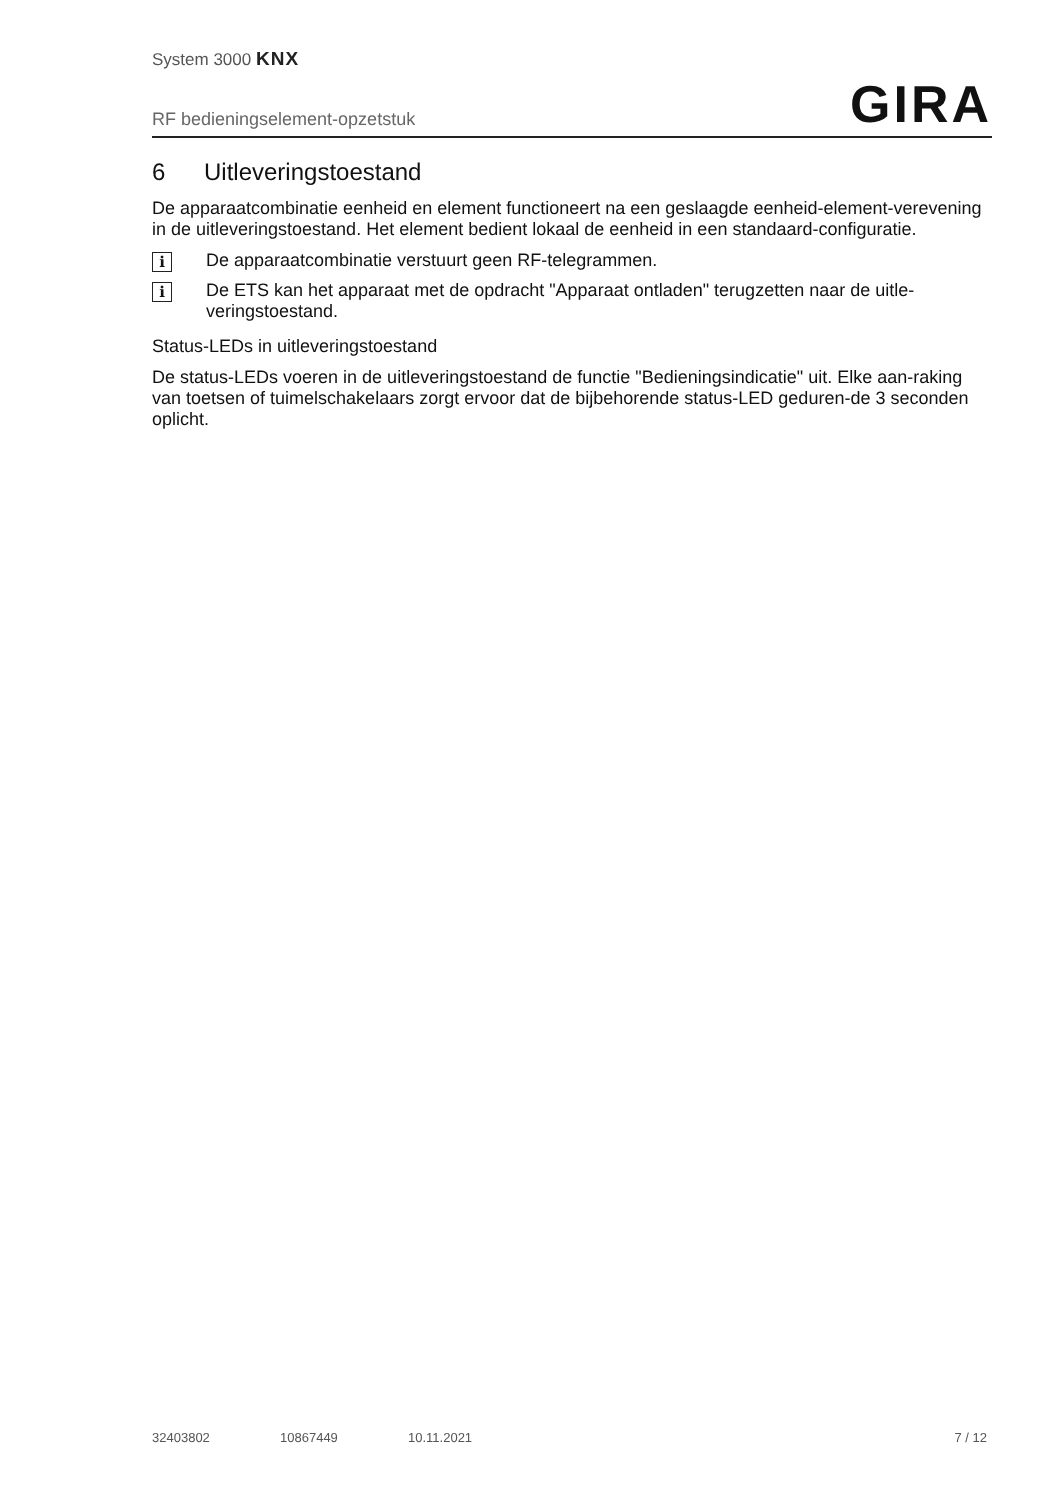System 3000 KNX
RF bedieningselement-opzetstuk
GIRA
6 Uitleveringstoestand
De apparaatcombinatie eenheid en element functioneert na een geslaagde eenheid-element-verevening in de uitleveringstoestand. Het element bedient lokaal de eenheid in een standaard-configuratie.
i
De apparaatcombinatie verstuurt geen RF-telegrammen.
i
De ETS kan het apparaat met de opdracht "Apparaat ontladen" terugzetten naar de uitle-veringstoestand.
Status-LEDs in uitleveringstoestand
De status-LEDs voeren in de uitleveringstoestand de functie "Bedieningsindicatie" uit. Elke aan-raking van toetsen of tuimelschakelaars zorgt ervoor dat de bijbehorende status-LED geduren-de 3 seconden oplicht.
32403802 10867449 10.11.2021 7 / 12